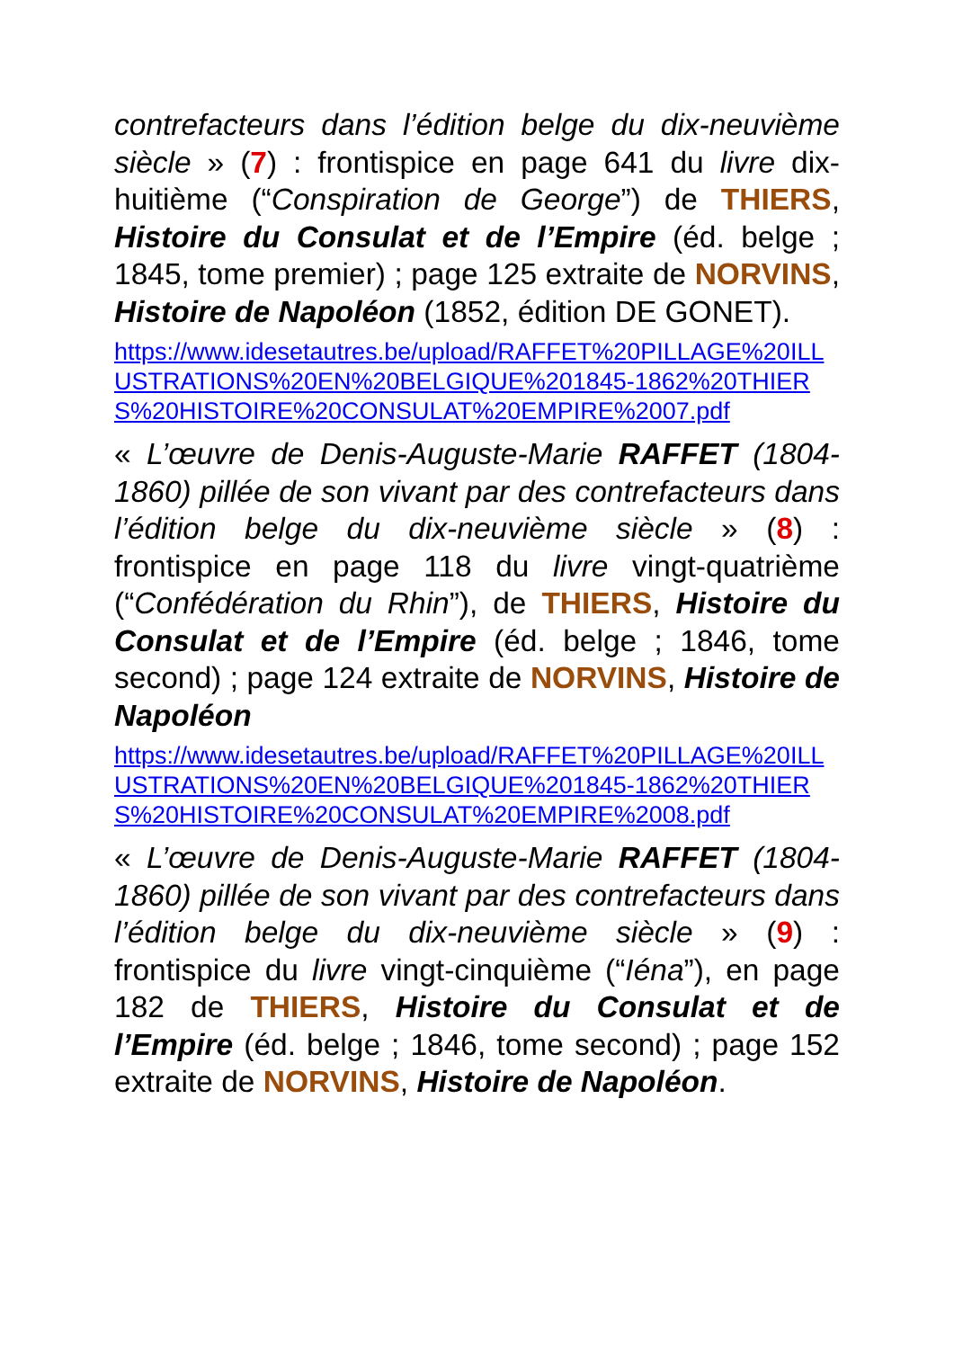contrefacteurs dans l’édition belge du dix-neuvième siècle » (7) : frontispice en page 641 du livre dix-huitième (“Conspiration de George”) de THIERS, Histoire du Consulat et de l’Empire (éd. belge ; 1845, tome premier) ; page 125 extraite de NORVINS, Histoire de Napoléon (1852, édition DE GONET).
https://www.idesetautres.be/upload/RAFFET%20PILLAGE%20ILLUSTRATIONS%20EN%20BELGIQUE%201845-1862%20THIERS%20HISTOIRE%20CONSULAT%20EMPIRE%2007.pdf
« L’œuvre de Denis-Auguste-Marie RAFFET (1804-1860) pillée de son vivant par des contrefacteurs dans l’édition belge du dix-neuvième siècle » (8) : frontispice en page 118 du livre vingt-quatrième (“Confédération du Rhin”), de THIERS, Histoire du Consulat et de l’Empire (éd. belge ; 1846, tome second) ; page 124 extraite de NORVINS, Histoire de Napoléon
https://www.idesetautres.be/upload/RAFFET%20PILLAGE%20ILLUSTRATIONS%20EN%20BELGIQUE%201845-1862%20THIERS%20HISTOIRE%20CONSULAT%20EMPIRE%2008.pdf
« L’œuvre de Denis-Auguste-Marie RAFFET (1804-1860) pillée de son vivant par des contrefacteurs dans l’édition belge du dix-neuvième siècle » (9) : frontispice du livre vingt-cinquième (“Iéna”), en page 182 de THIERS, Histoire du Consulat et de l’Empire (éd. belge ; 1846, tome second) ; page 152 extraite de NORVINS, Histoire de Napoléon.